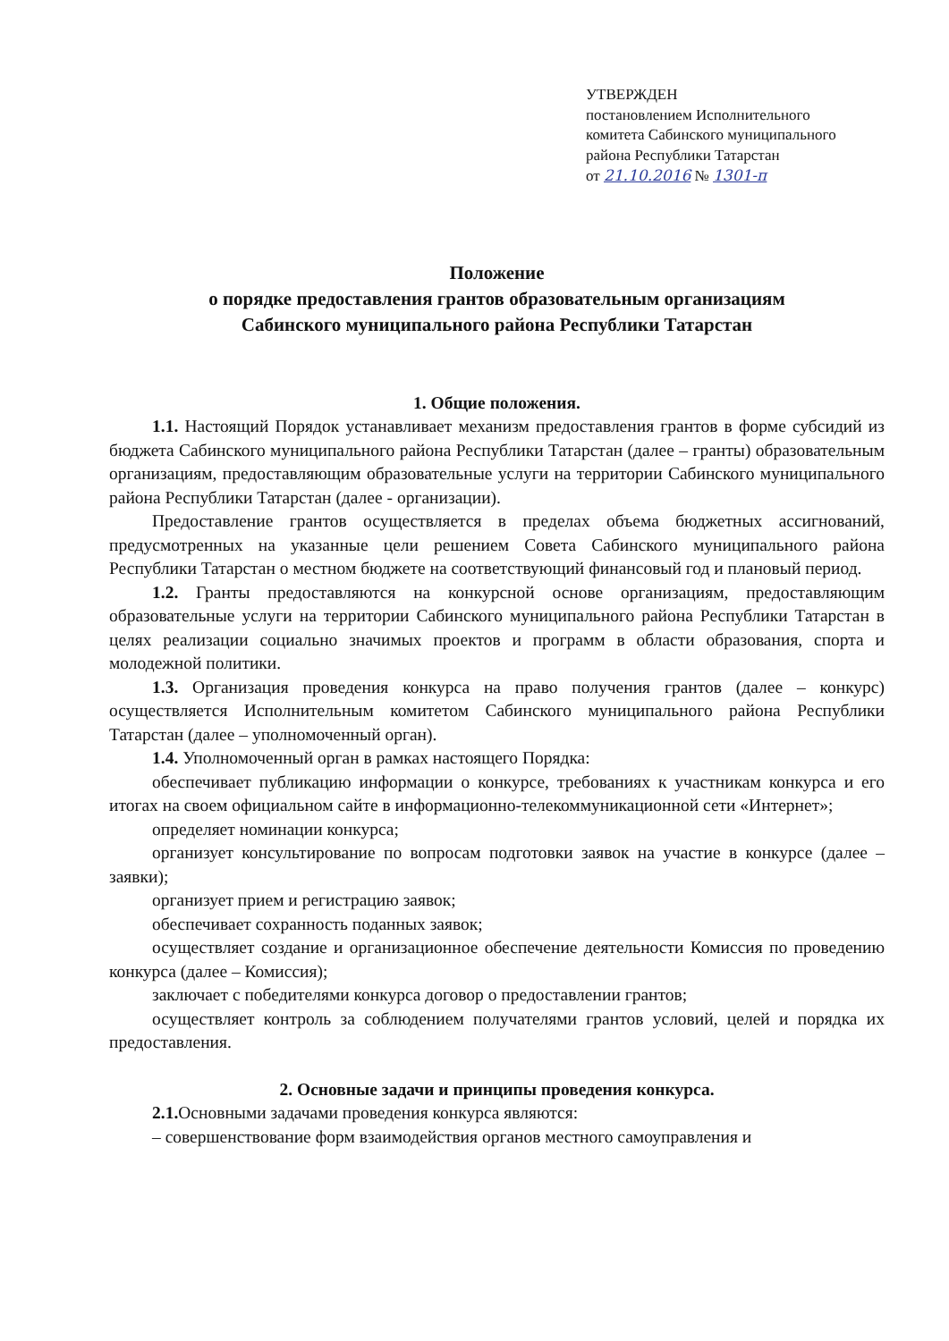УТВЕРЖДЕН
постановлением Исполнительного
комитета Сабинского муниципального
района Республики Татарстан
от 21.10.2016 № 1301-п
Положение
о порядке предоставления грантов образовательным организациям
Сабинского муниципального района Республики Татарстан
1. Общие положения.
1.1. Настоящий Порядок устанавливает механизм предоставления грантов в форме субсидий из бюджета Сабинского муниципального района Республики Татарстан (далее – гранты) образовательным организациям, предоставляющим образовательные услуги на территории Сабинского муниципального района Республики Татарстан (далее - организации).
Предоставление грантов осуществляется в пределах объема бюджетных ассигнований, предусмотренных на указанные цели решением Совета Сабинского муниципального района Республики Татарстан о местном бюджете на соответствующий финансовый год и плановый период.
1.2. Гранты предоставляются на конкурсной основе организациям, предоставляющим образовательные услуги на территории Сабинского муниципального района Республики Татарстан в целях реализации социально значимых проектов и программ в области образования, спорта и молодежной политики.
1.3. Организация проведения конкурса на право получения грантов (далее – конкурс) осуществляется Исполнительным комитетом Сабинского муниципального района Республики Татарстан (далее – уполномоченный орган).
1.4. Уполномоченный орган в рамках настоящего Порядка:
обеспечивает публикацию информации о конкурсе, требованиях к участникам конкурса и его итогах на своем официальном сайте в информационно-телекоммуникационной сети «Интернет»;
определяет номинации конкурса;
организует консультирование по вопросам подготовки заявок на участие в конкурсе (далее – заявки);
организует прием и регистрацию заявок;
обеспечивает сохранность поданных заявок;
осуществляет создание и организационное обеспечение деятельности Комиссия по проведению конкурса (далее – Комиссия);
заключает с победителями конкурса договор о предоставлении грантов;
осуществляет контроль за соблюдением получателями грантов условий, целей и порядка их предоставления.
2. Основные задачи и принципы проведения конкурса.
2.1. Основными задачами проведения конкурса являются:
– совершенствование форм взаимодействия органов местного самоуправления и